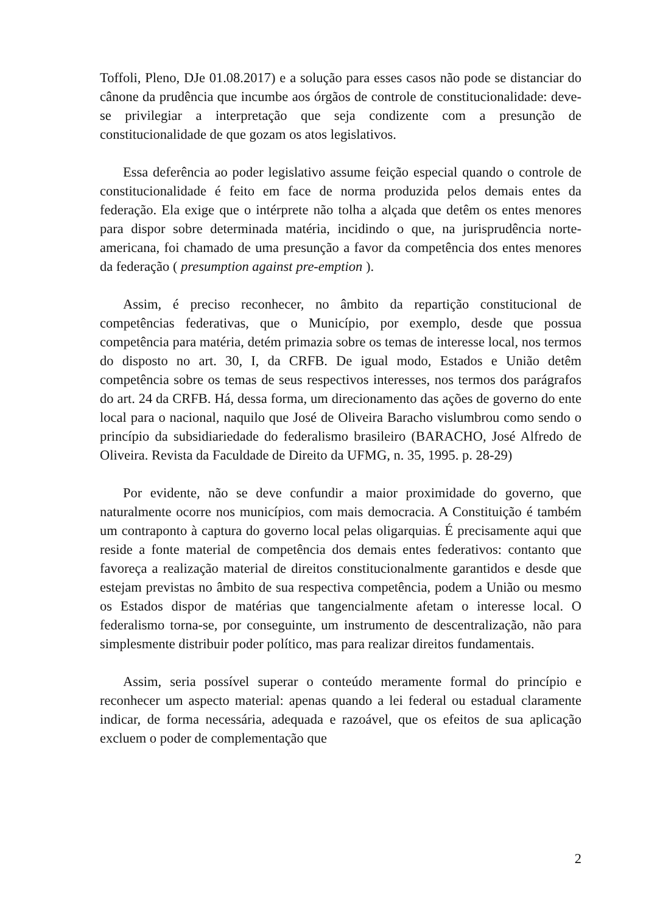Toffoli, Pleno, DJe 01.08.2017) e a solução para esses casos não pode se distanciar do cânone da prudência que incumbe aos órgãos de controle de constitucionalidade: deve-se privilegiar a interpretação que seja condizente com a presunção de constitucionalidade de que gozam os atos legislativos.
Essa deferência ao poder legislativo assume feição especial quando o controle de constitucionalidade é feito em face de norma produzida pelos demais entes da federação. Ela exige que o intérprete não tolha a alçada que detêm os entes menores para dispor sobre determinada matéria, incidindo o que, na jurisprudência norte-americana, foi chamado de uma presunção a favor da competência dos entes menores da federação ( presumption against pre-emption ).
Assim, é preciso reconhecer, no âmbito da repartição constitucional de competências federativas, que o Município, por exemplo, desde que possua competência para matéria, detém primazia sobre os temas de interesse local, nos termos do disposto no art. 30, I, da CRFB. De igual modo, Estados e União detêm competência sobre os temas de seus respectivos interesses, nos termos dos parágrafos do art. 24 da CRFB. Há, dessa forma, um direcionamento das ações de governo do ente local para o nacional, naquilo que José de Oliveira Baracho vislumbrou como sendo o princípio da subsidiariedade do federalismo brasileiro (BARACHO, José Alfredo de Oliveira. Revista da Faculdade de Direito da UFMG, n. 35, 1995. p. 28-29)
Por evidente, não se deve confundir a maior proximidade do governo, que naturalmente ocorre nos municípios, com mais democracia. A Constituição é também um contraponto à captura do governo local pelas oligarquias. É precisamente aqui que reside a fonte material de competência dos demais entes federativos: contanto que favoreça a realização material de direitos constitucionalmente garantidos e desde que estejam previstas no âmbito de sua respectiva competência, podem a União ou mesmo os Estados dispor de matérias que tangencialmente afetam o interesse local. O federalismo torna-se, por conseguinte, um instrumento de descentralização, não para simplesmente distribuir poder político, mas para realizar direitos fundamentais.
Assim, seria possível superar o conteúdo meramente formal do princípio e reconhecer um aspecto material: apenas quando a lei federal ou estadual claramente indicar, de forma necessária, adequada e razoável, que os efeitos de sua aplicação excluem o poder de complementação que
2